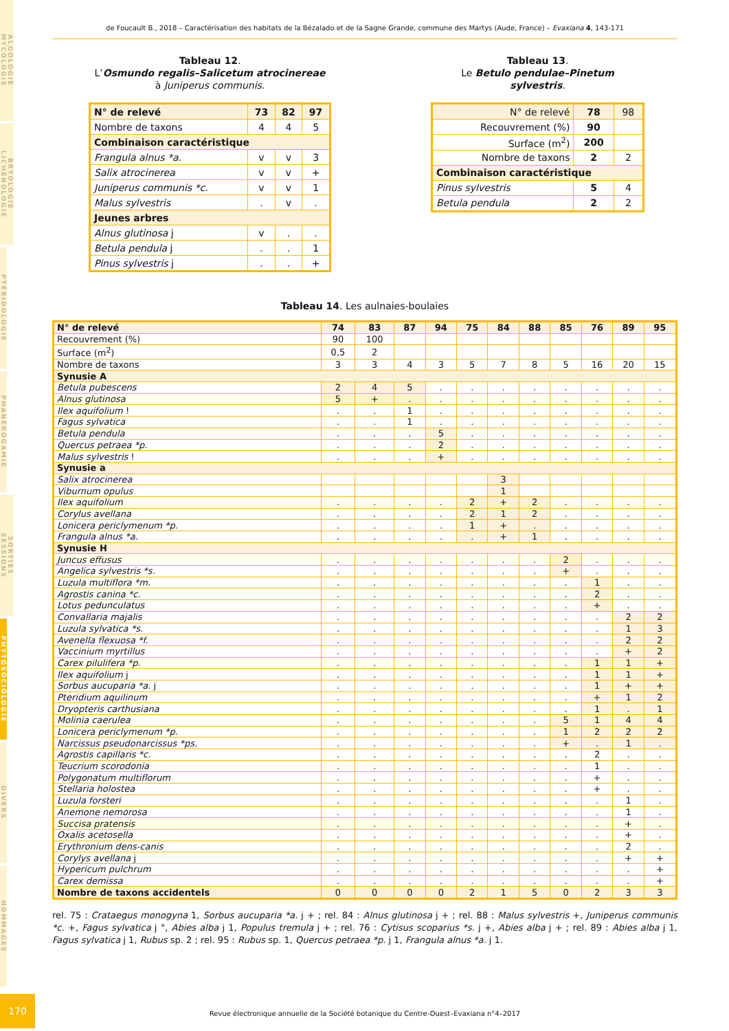ALGOLOGIE
MYCOLOGIE
BRYOLOGIE
LICHÉNOLOGIE
PTÉRIDOLOGIE
PHANÉROGAMIE
SORTIES
SESSIONS
PHYTOSOCIOLOGIE
DIVERS
HOMMAGES
170
de Foucault B., 2018 – Caractérisation des habitats de la Bézalado et de la Sagne Grande, commune des Martys (Aude, France) – Evaxiana 4, 143-171
Tableau 12.
L’Osmundo regalis–Salicetum atrocinereae
à Juniperus communis.
| N° de relevé | 73 | 82 | 97 |
| Nombre de taxons | 4 | 4 | 5 |
| Combinaison caractéristique | | | |
| Frangula alnus *a. | v | v | 3 |
| Salix atrocinerea | v | v | + |
| Juniperus communis *c. | v | v | 1 |
| Malus sylvestris | . | v | . |
| Jeunes arbres | | | |
| Alnus glutinosa j | v | . | . |
| Betula pendula j | . | . | 1 |
| Pinus sylvestris j | . | . | + |
Tableau 13.
Le Betulo pendulae–Pinetum
sylvestris.
| N° de relevé | 78 | 98 |
| Recouvrement (%) | 90 | |
| Surface (m<sup>2</sup>) | 200 | |
| Nombre de taxons | 2 | 2 |
| Combinaison caractéristique | | |
| Pinus sylvestris | 5 | 4 |
| Betula pendula | 2 | 2 |
Tableau 14. Les aulnaies-boulaies
| N° de relevé | 74 | 83 | 87 | 94 | 75 | 84 | 88 | 85 | 76 | 89 | 95 |
| Recouvrement (%) | 90 | 100 | | | | | | | | | |
| Surface (m<sup>2</sup>) | 0,5 | 2 | | | | | | | | | |
| Nombre de taxons | 3 | 3 | 4 | 3 | 5 | 7 | 8 | 5 | 16 | 20 | 15 |
| Synusie A | | | | | | | | | | | |
| Betula pubescens | 2 | 4 | 5 | . | . | . | . | . | . | . | . |
| Alnus glutinosa | 5 | + | . | . | . | . | . | . | . | . | . |
| Ilex aquifolium ! | . | . | 1 | . | . | . | . | . | . | . | . |
| Fagus sylvatica | . | . | 1 | . | . | . | . | . | . | . | . |
| Betula pendula | . | . | . | 5 | . | . | . | . | . | . | . |
| Quercus petraea *p. | . | . | . | 2 | . | . | . | . | . | . | . |
| Malus sylvestris ! | . | . | . | + | . | . | . | . | . | . | . |
| Synusie a | | | | | | | | | | | |
| Salix atrocinerea | | | | | | 3 | | | | | |
| Viburnum opulus | | | | | | 1 | | | | | |
| Ilex aquifolium | . | . | . | . | 2 | + | 2 | . | . | . | . |
| Corylus avellana | . | . | . | . | 2 | 1 | 2 | . | . | . | . |
| Lonicera periclymenum *p. | . | . | . | . | 1 | + | . | . | . | . | . |
| Frangula alnus *a. | . | . | . | . | . | + | 1 | . | . | . | . |
| Synusie H | | | | | | | | | | | |
| Juncus effusus | . | . | . | . | . | . | . | 2 | . | . | . |
| Angelica sylvestris *s. | . | . | . | . | . | . | . | + | . | . | . |
| Luzula multiflora *m. | . | . | . | . | . | . | . | . | 1 | . | . |
| Agrostis canina *c. | . | . | . | . | . | . | . | . | 2 | . | . |
| Lotus pedunculatus | . | . | . | . | . | . | . | . | + | . | . |
| Convallaria majalis | . | . | . | . | . | . | . | . | . | 2 | 2 |
| Luzula sylvatica *s. | . | . | . | . | . | . | . | . | . | 1 | 3 |
| Avenella flexuosa *f. | . | . | . | . | . | . | . | . | . | 2 | 2 |
| Vaccinium myrtillus | . | . | . | . | . | . | . | . | . | + | 2 |
| Carex pilulifera *p. | . | . | . | . | . | . | . | . | 1 | 1 | + |
| Ilex aquifolium j | . | . | . | . | . | . | . | . | 1 | 1 | + |
| Sorbus aucuparia *a. j | . | . | . | . | . | . | . | . | 1 | + | + |
| Pteridium aquilinum | . | . | . | . | . | . | . | . | + | 1 | 2 |
| Dryopteris carthusiana | . | . | . | . | . | . | . | . | 1 | . | 1 |
| Molinia caerulea | . | . | . | . | . | . | . | 5 | 1 | 4 | 4 |
| Lonicera periclymenum *p. | . | . | . | . | . | . | . | 1 | 2 | 2 | 2 |
| Narcissus pseudonarcissus *ps. | . | . | . | . | . | . | . | + | . | 1 | . |
| Agrostis capillaris *c. | . | . | . | . | . | . | . | . | 2 | . | . |
| Teucrium scorodonia | . | . | . | . | . | . | . | . | 1 | . | . |
| Polygonatum multiflorum | . | . | . | . | . | . | . | . | + | . | . |
| Stellaria holostea | . | . | . | . | . | . | . | . | + | . | . |
| Luzula forsteri | . | . | . | . | . | . | . | . | . | 1 | . |
| Anemone nemorosa | . | . | . | . | . | . | . | . | . | 1 | . |
| Succisa pratensis | . | . | . | . | . | . | . | . | . | + | . |
| Oxalis acetosella | . | . | . | . | . | . | . | . | . | + | . |
| Erythronium dens-canis | . | . | . | . | . | . | . | . | . | 2 | . |
| Corylys avellana j | . | . | . | . | . | . | . | . | . | + | + |
| Hypericum pulchrum | . | . | . | . | . | . | . | . | . | . | + |
| Carex demissa | . | . | . | . | . | . | . | . | . | . | + |
| Nombre de taxons accidentels | 0 | 0 | 0 | 0 | 2 | 1 | 5 | 0 | 2 | 3 | 3 |
rel. 75 : Crataegus monogyna 1, Sorbus aucuparia *a. j + ; rel. 84 : Alnus glutinosa j + ; rel. 88 : Malus sylvestris +, Juniperus communis *c. +, Fagus sylvatica j °, Abies alba j 1, Populus tremula j + ; rel. 76 : Cytisus scoparius *s. j +, Abies alba j + ; rel. 89 : Abies alba j 1, Fagus sylvatica j 1, Rubus sp. 2 ; rel. 95 : Rubus sp. 1, Quercus petraea *p. j 1, Frangula alnus *a. j 1.
Revue électronique annuelle de la Société botanique du Centre-Ouest–Evaxiana n°4–2017